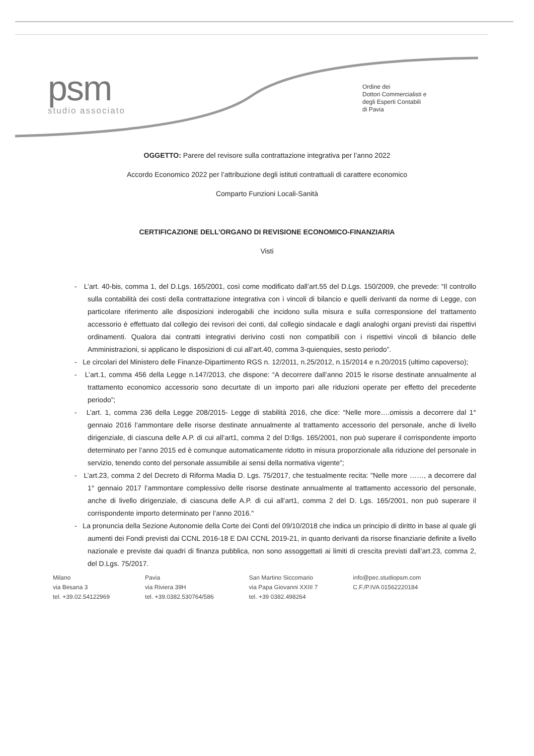psm
studio associato
Ordine dei
Dottori Commercialisti e
degli Esperti Contabili
di Pavia
OGGETTO: Parere del revisore sulla contrattazione integrativa per l’anno 2022
Accordo Economico 2022 per l’attribuzione degli istituti contrattuali di carattere economico
Comparto Funzioni Locali-Sanità
CERTIFICAZIONE DELL’ORGANO DI REVISIONE ECONOMICO-FINANZIARIA
Visti
- L’art. 40-bis, comma 1, del D.Lgs. 165/2001, così come modificato dall’art.55 del D.Lgs. 150/2009, che prevede: “Il controllo sulla contabilità dei costi della contrattazione integrativa con i vincoli di bilancio e quelli derivanti da norme di Legge, con particolare riferimento alle disposizioni inderogabili che incidono sulla misura e sulla corresponsione del trattamento accessorio è effettuato dal collegio dei revisori dei conti, dal collegio sindacale e dagli analoghi organi previsti dai rispettivi ordinamenti. Qualora dai contratti integrativi derivino costi non compatibili con i rispettivi vincoli di bilancio delle Amministrazioni, si applicano le disposizioni di cui all’art.40, comma 3-quienquies, sesto periodo”.
- Le circolari del Ministero delle Finanze-Dipartimento RGS n. 12/2011, n.25/2012, n.15/2014 e n.20/2015 (ultimo capoverso);
- L’art.1, comma 456 della Legge n.147/2013, che dispone: “A decorrere dall’anno 2015 le risorse destinate annualmente al trattamento economico accessorio sono decurtate di un importo pari alle riduzioni operate per effetto del precedente periodo”;
- L’art. 1, comma 236 della Legge 208/2015- Legge di stabilità 2016, che dice: “Nelle more….omissis a decorrere dal 1° gennaio 2016 l’ammontare delle risorse destinate annualmente al trattamento accessorio del personale, anche di livello dirigenziale, di ciascuna delle A.P. di cui all’art1, comma 2 del D:llgs. 165/2001, non può superare il corrispondente importo determinato per l’anno 2015 ed è comunque automaticamente ridotto in misura proporzionale alla riduzione del personale in servizio, tenendo conto del personale assumibile ai sensi della normativa vigente”;
- L’art.23, comma 2 del Decreto di Riforma Madia D. Lgs. 75/2017, che testualmente recita: "Nelle more ……, a decorrere dal 1° gennaio 2017 l’ammontare complessivo delle risorse destinate annualmente al trattamento accessorio del personale, anche di livello dirigenziale, di ciascuna delle A.P. di cui all’art1, comma 2 del D. Lgs. 165/2001, non può superare il corrispondente importo determinato per l’anno 2016."
- La pronuncia della Sezione Autonomie della Corte dei Conti del 09/10/2018 che indica un principio di diritto in base al quale gli aumenti dei Fondi previsti dai CCNL 2016-18 E DAI CCNL 2019-21, in quanto derivanti da risorse finanziarie definite a livello nazionale e previste dai quadri di finanza pubblica, non sono assoggettati ai limiti di crescita previsti dall’art.23, comma 2, del D.Lgs. 75/2017.
Milano
via Besana 3
tel. +39.02.54122969
Pavia
via Riviera 39H
tel. +39.0382.530764/586
San Martino Siccomario
via Papa Giovanni XXIII 7
tel. +39 0382.498264
info@pec.studiopsm.com
C.F./P.IVA 01562220184